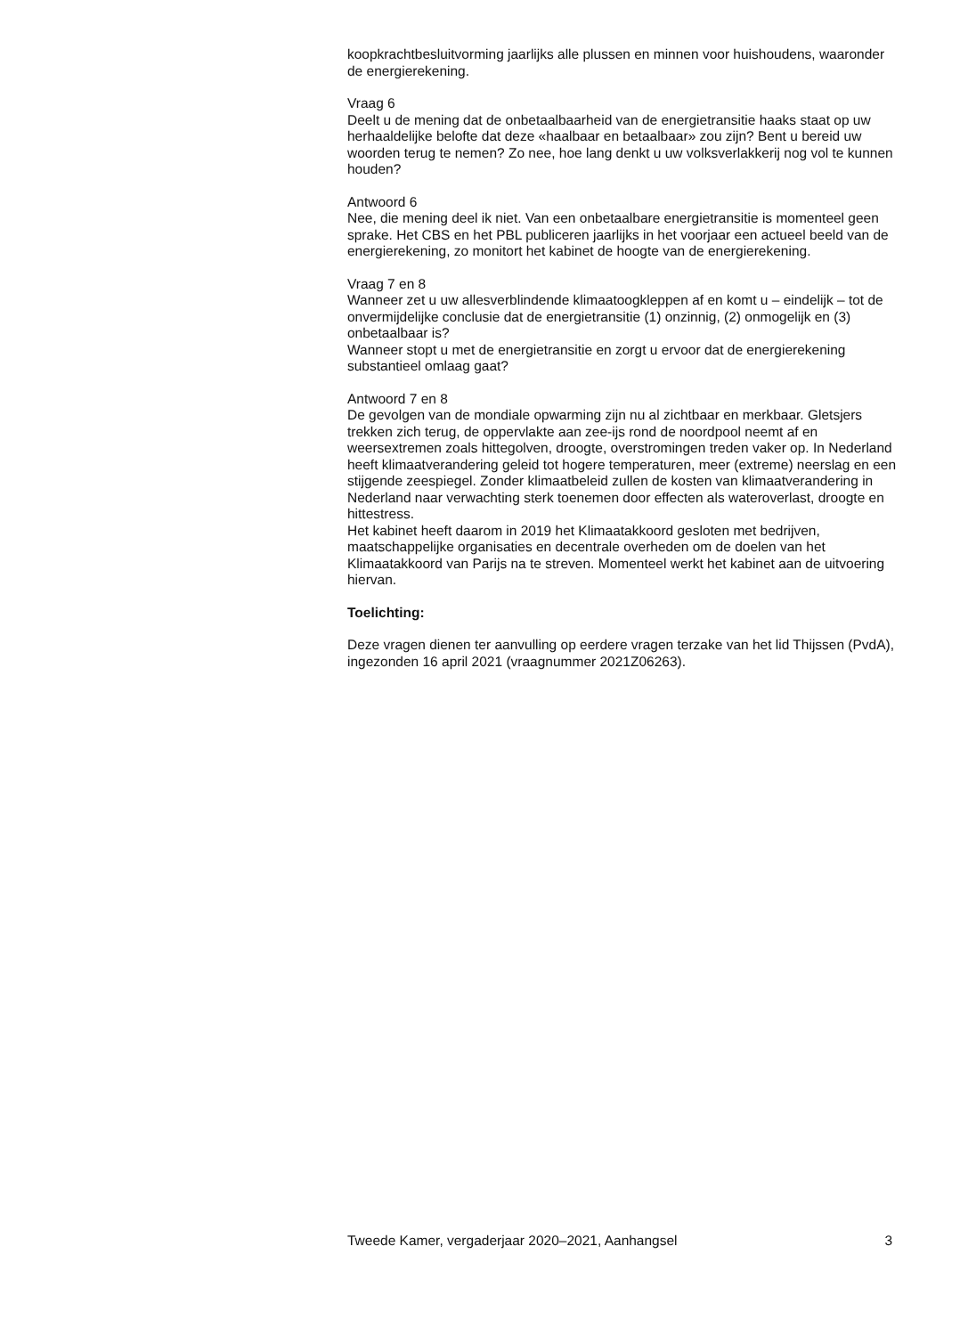koopkrachtbesluitvorming jaarlijks alle plussen en minnen voor huishoudens, waaronder de energierekening.
Vraag 6
Deelt u de mening dat de onbetaalbaarheid van de energietransitie haaks staat op uw herhaaldelijke belofte dat deze «haalbaar en betaalbaar» zou zijn? Bent u bereid uw woorden terug te nemen? Zo nee, hoe lang denkt u uw volksverlakkerij nog vol te kunnen houden?
Antwoord 6
Nee, die mening deel ik niet. Van een onbetaalbare energietransitie is momenteel geen sprake. Het CBS en het PBL publiceren jaarlijks in het voorjaar een actueel beeld van de energierekening, zo monitort het kabinet de hoogte van de energierekening.
Vraag 7 en 8
Wanneer zet u uw allesverblindende klimaatoogkleppen af en komt u – eindelijk – tot de onvermijdelijke conclusie dat de energietransitie (1) onzinnig, (2) onmogelijk en (3) onbetaalbaar is?
Wanneer stopt u met de energietransitie en zorgt u ervoor dat de energierekening substantieel omlaag gaat?
Antwoord 7 en 8
De gevolgen van de mondiale opwarming zijn nu al zichtbaar en merkbaar. Gletsjers trekken zich terug, de oppervlakte aan zee-ijs rond de noordpool neemt af en weersextremen zoals hittegolven, droogte, overstromingen treden vaker op. In Nederland heeft klimaatverandering geleid tot hogere temperaturen, meer (extreme) neerslag en een stijgende zeespiegel. Zonder klimaatbeleid zullen de kosten van klimaatverandering in Nederland naar verwachting sterk toenemen door effecten als wateroverlast, droogte en hittestress.
Het kabinet heeft daarom in 2019 het Klimaatakkoord gesloten met bedrijven, maatschappelijke organisaties en decentrale overheden om de doelen van het Klimaatakkoord van Parijs na te streven. Momenteel werkt het kabinet aan de uitvoering hiervan.
Toelichting:
Deze vragen dienen ter aanvulling op eerdere vragen terzake van het lid Thijssen (PvdA), ingezonden 16 april 2021 (vraagnummer 2021Z06263).
Tweede Kamer, vergaderjaar 2020–2021, Aanhangsel 3